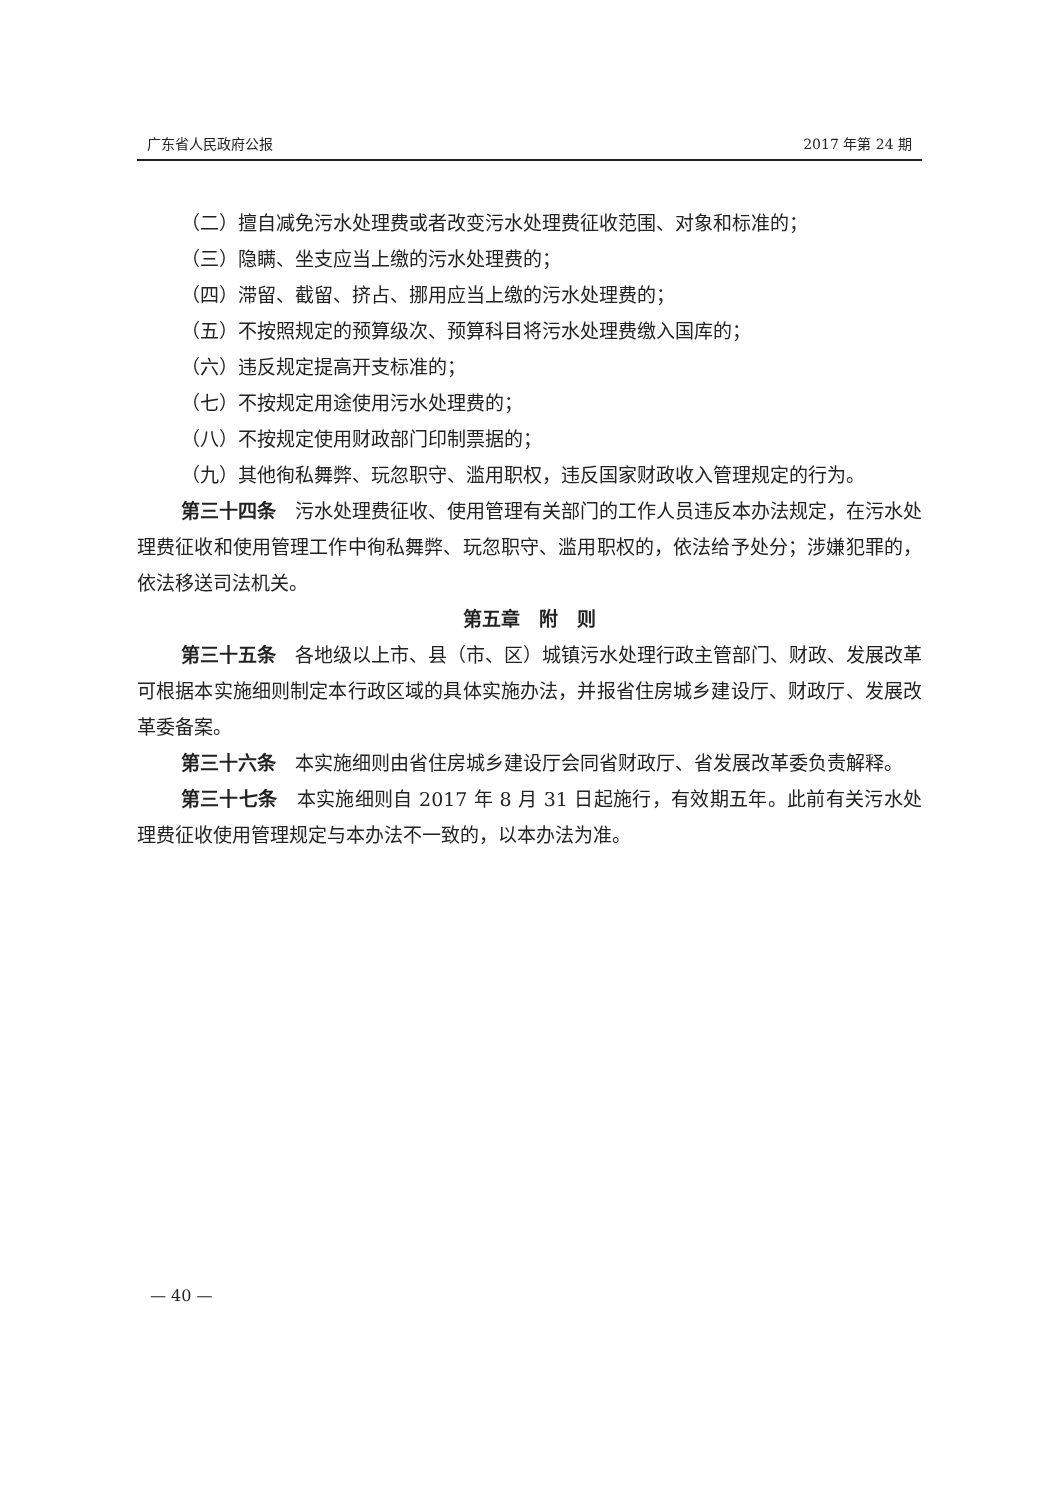广东省人民政府公报 2017 年第 24 期
（二）擅自减免污水处理费或者改变污水处理费征收范围、对象和标准的；
（三）隐瞒、坐支应当上缴的污水处理费的；
（四）滞留、截留、挤占、挪用应当上缴的污水处理费的；
（五）不按照规定的预算级次、预算科目将污水处理费缴入国库的；
（六）违反规定提高开支标准的；
（七）不按规定用途使用污水处理费的；
（八）不按规定使用财政部门印制票据的；
（九）其他徇私舞弊、玩忽职守、滥用职权，违反国家财政收入管理规定的行为。
第三十四条　污水处理费征收、使用管理有关部门的工作人员违反本办法规定，在污水处理费征收和使用管理工作中徇私舞弊、玩忽职守、滥用职权的，依法给予处分；涉嫌犯罪的，依法移送司法机关。
第五章　附　则
第三十五条　各地级以上市、县（市、区）城镇污水处理行政主管部门、财政、发展改革可根据本实施细则制定本行政区域的具体实施办法，并报省住房城乡建设厅、财政厅、发展改革委备案。
第三十六条　本实施细则由省住房城乡建设厅会同省财政厅、省发展改革委负责解释。
第三十七条　本实施细则自 2017 年 8 月 31 日起施行，有效期五年。此前有关污水处理费征收使用管理规定与本办法不一致的，以本办法为准。
— 40 —